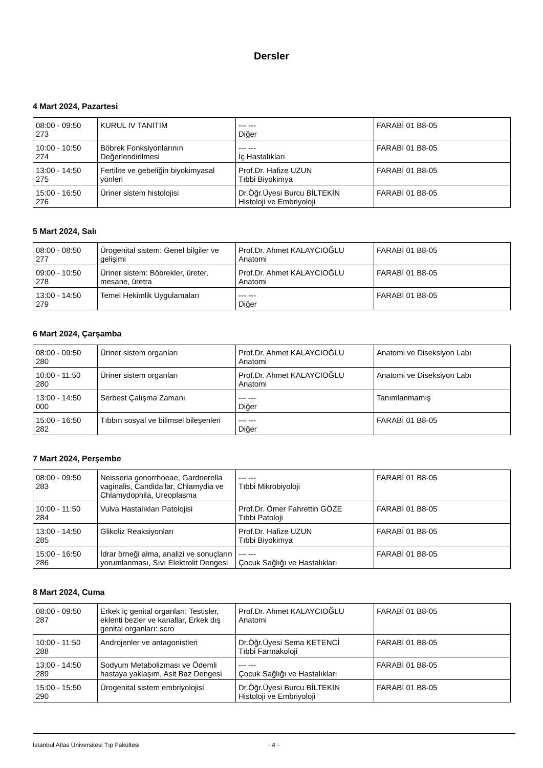Dersler
4 Mart 2024, Pazartesi
| 08:00 - 09:50 273 | KURUL IV TANITIM | --- --- Diğer | FARABİ 01 B8-05 |
| 10:00 - 10:50 274 | Böbrek Fonksiyonlarının Değerlendirilmesi | --- --- İç Hastalıkları | FARABİ 01 B8-05 |
| 13:00 - 14:50 275 | Fertilite ve gebeliğin biyokimyasal yönleri | Prof.Dr. Hafize UZUN Tıbbi Biyokimya | FARABİ 01 B8-05 |
| 15:00 - 16:50 276 | Üriner sistem histolojisi | Dr.Öğr.Üyesi Burcu BİLTEKİN Histoloji ve Embriyoloji | FARABİ 01 B8-05 |
5 Mart 2024, Salı
| 08:00 - 08:50 277 | Ürogenital sistem: Genel bilgiler ve gelişimi | Prof.Dr. Ahmet KALAYCIOĞLU Anatomi | FARABİ 01 B8-05 |
| 09:00 - 10:50 278 | Üriner sistem: Böbrekler, üreter, mesane, üretra | Prof.Dr. Ahmet KALAYCIOĞLU Anatomi | FARABİ 01 B8-05 |
| 13:00 - 14:50 279 | Temel Hekimlik Uygulamaları | --- --- Diğer | FARABİ 01 B8-05 |
6 Mart 2024, Çarşamba
| 08:00 - 09:50 280 | Üriner sistem organları | Prof.Dr. Ahmet KALAYCIOĞLU Anatomi | Anatomi ve Diseksiyon Labı |
| 10:00 - 11:50 280 | Üriner sistem organları | Prof.Dr. Ahmet KALAYCIOĞLU Anatomi | Anatomi ve Diseksiyon Labı |
| 13:00 - 14:50 000 | Serbest Çalışma Zamanı | --- --- Diğer | Tanımlanmamış |
| 15:00 - 16:50 282 | Tıbbın sosyal ve bilimsel bileşenleri | --- --- Diğer | FARABİ 01 B8-05 |
7 Mart 2024, Perşembe
| 08:00 - 09:50 283 | Neisseria gonorrhoeae, Gardnerella vaginalis, Candida’lar, Chlamydia ve Chlamydophila, Ureoplasma | --- --- Tıbbi Mikrobiyoloji | FARABİ 01 B8-05 |
| 10:00 - 11:50 284 | Vulva Hastalıkları Patolojisi | Prof.Dr. Ömer Fahrettin GÖZE Tıbbi Patoloji | FARABİ 01 B8-05 |
| 13:00 - 14:50 285 | Glikoliz Reaksiyonları | Prof.Dr. Hafize UZUN Tıbbi Biyokimya | FARABİ 01 B8-05 |
| 15:00 - 16:50 286 | İdrar örneği alma, analizi ve sonuçların yorumlanması, Sıvı Elektrolit Dengesi | --- --- Çocuk Sağlığı ve Hastalıkları | FARABİ 01 B8-05 |
8 Mart 2024, Cuma
| 08:00 - 09:50 287 | Erkek iç genital organları: Testisler, eklenti bezler ve kanallar, Erkek dış genital organları: scro | Prof.Dr. Ahmet KALAYCIOĞLU Anatomi | FARABİ 01 B8-05 |
| 10:00 - 11:50 288 | Androjenler ve antagonistleri | Dr.Öğr.Üyesi Sema KETENCİ Tıbbi Farmakoloji | FARABİ 01 B8-05 |
| 13:00 - 14:50 289 | Sodyum Metabolizması ve Ödemli hastaya yaklaşım, Asit Baz Dengesi | --- --- Çocuk Sağlığı ve Hastalıkları | FARABİ 01 B8-05 |
| 15:00 - 15:50 290 | Ürogenital sistem embriyolojisi | Dr.Öğr.Üyesi Burcu BİLTEKİN Histoloji ve Embriyoloji | FARABİ 01 B8-05 |
İstanbul Atlas Üniversitesi Tıp Fakültesi - 4 -